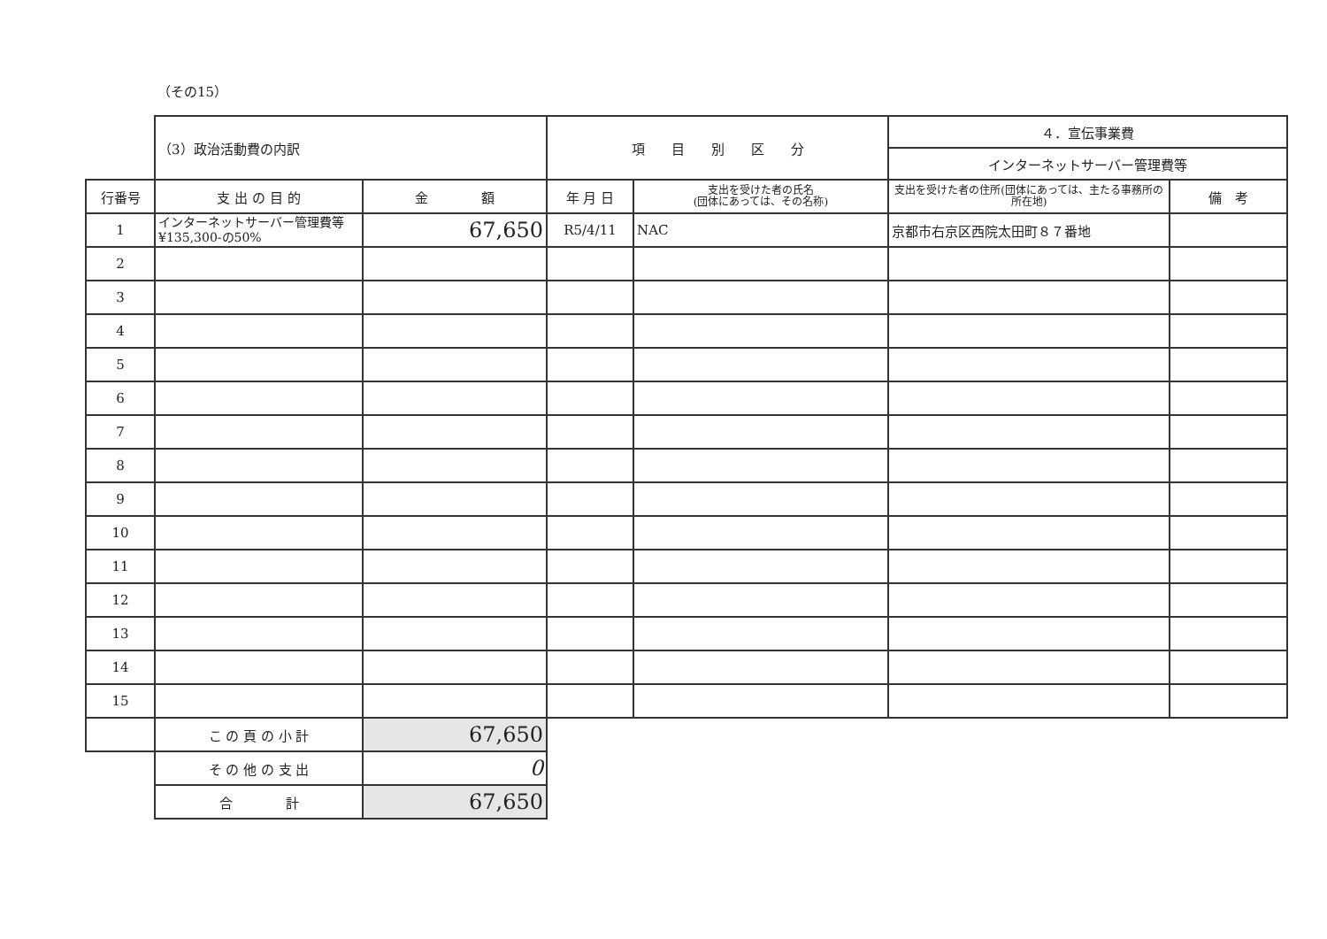（その15）
| | （3）政治活動費の内訳 | | 項 目 別 区 分 | | ４．宣伝事業費 | |
| | | | | | インターネットサーバー管理費等 | |
| 行番号 | 支 出 の 目 的 | 金 額 | 年 月 日 | 支出を受けた者の氏名 (団体にあっては、その名称) | 支出を受けた者の住所(団体にあっては、主たる事務所の所在地) | 備 考 |
| 1 | インターネットサーバー管理費等 ¥135,300-の50% | 67,650 | R5/4/11 | NAC | 京都市右京区西院太田町８７番地 | |
| 2 | | | | | | |
| 3 | | | | | | |
| 4 | | | | | | |
| 5 | | | | | | |
| 6 | | | | | | |
| 7 | | | | | | |
| 8 | | | | | | |
| 9 | | | | | | |
| 10 | | | | | | |
| 11 | | | | | | |
| 12 | | | | | | |
| 13 | | | | | | |
| 14 | | | | | | |
| 15 | | | | | | |
| | こ の 頁 の 小 計 | 67,650 | | | | |
| | そ の 他 の 支 出 | 0 | | | | |
| | 合 計 | 67,650 | | | | |